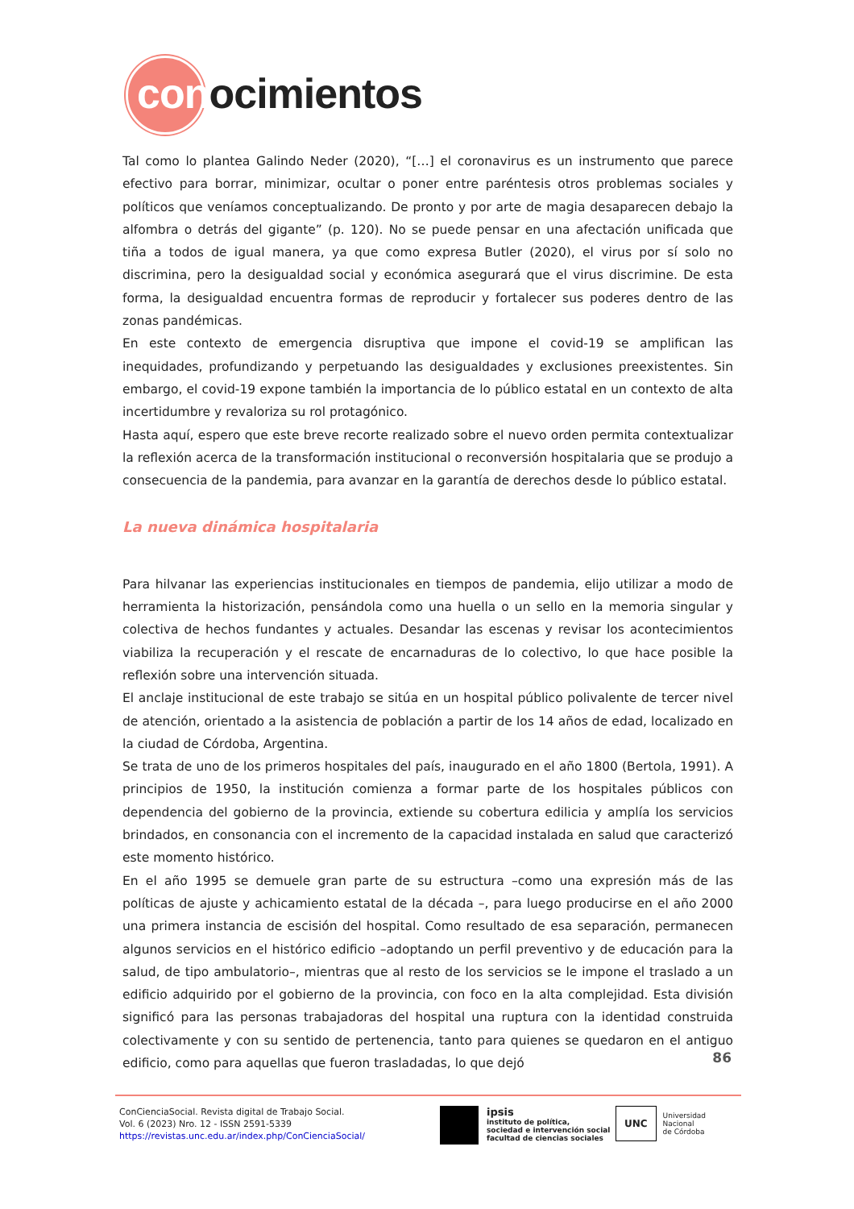conocimientos
Tal como lo plantea Galindo Neder (2020), “[…] el coronavirus es un instrumento que parece efectivo para borrar, minimizar, ocultar o poner entre paréntesis otros problemas sociales y políticos que veníamos conceptualizando. De pronto y por arte de magia desaparecen debajo la alfombra o detrás del gigante” (p. 120). No se puede pensar en una afectación unificada que tiña a todos de igual manera, ya que como expresa Butler (2020), el virus por sí solo no discrimina, pero la desigualdad social y económica asegurará que el virus discrimine. De esta forma, la desigualdad encuentra formas de reproducir y fortalecer sus poderes dentro de las zonas pandémicas.
En este contexto de emergencia disruptiva que impone el covid-19 se amplifican las inequidades, profundizando y perpetuando las desigualdades y exclusiones preexistentes. Sin embargo, el covid-19 expone también la importancia de lo público estatal en un contexto de alta incertidumbre y revaloriza su rol protagónico.
Hasta aquí, espero que este breve recorte realizado sobre el nuevo orden permita contextualizar la reflexión acerca de la transformación institucional o reconversión hospitalaria que se produjo a consecuencia de la pandemia, para avanzar en la garantía de derechos desde lo público estatal.
La nueva dinámica hospitalaria
Para hilvanar las experiencias institucionales en tiempos de pandemia, elijo utilizar a modo de herramienta la historización, pensándola como una huella o un sello en la memoria singular y colectiva de hechos fundantes y actuales. Desandar las escenas y revisar los acontecimientos viabiliza la recuperación y el rescate de encarnaduras de lo colectivo, lo que hace posible la reflexión sobre una intervención situada.
El anclaje institucional de este trabajo se sitúa en un hospital público polivalente de tercer nivel de atención, orientado a la asistencia de población a partir de los 14 años de edad, localizado en la ciudad de Córdoba, Argentina.
Se trata de uno de los primeros hospitales del país, inaugurado en el año 1800 (Bertola, 1991). A principios de 1950, la institución comienza a formar parte de los hospitales públicos con dependencia del gobierno de la provincia, extiende su cobertura edilicia y amplía los servicios brindados, en consonancia con el incremento de la capacidad instalada en salud que caracterizó este momento histórico.
En el año 1995 se demuele gran parte de su estructura –como una expresión más de las políticas de ajuste y achicamiento estatal de la década –, para luego producirse en el año 2000 una primera instancia de escisión del hospital. Como resultado de esa separación, permanecen algunos servicios en el histórico edificio –adoptando un perfil preventivo y de educación para la salud, de tipo ambulatorio–, mientras que al resto de los servicios se le impone el traslado a un edificio adquirido por el gobierno de la provincia, con foco en la alta complejidad. Esta división significó para las personas trabajadoras del hospital una ruptura con la identidad construida colectivamente y con su sentido de pertenencia, tanto para quienes se quedaron en el antiguo edificio, como para aquellas que fueron trasladadas, lo que dejó
86
ConCienciaSocial. Revista digital de Trabajo Social.
Vol. 6 (2023) Nro. 12 - ISSN 2591-5339
https://revistas.unc.edu.ar/index.php/ConCienciaSocial/
ipsis
instituto de política,
sociedad e intervención social
facultad de ciencias sociales
UNC
Universidad
Nacional
de Córdoba